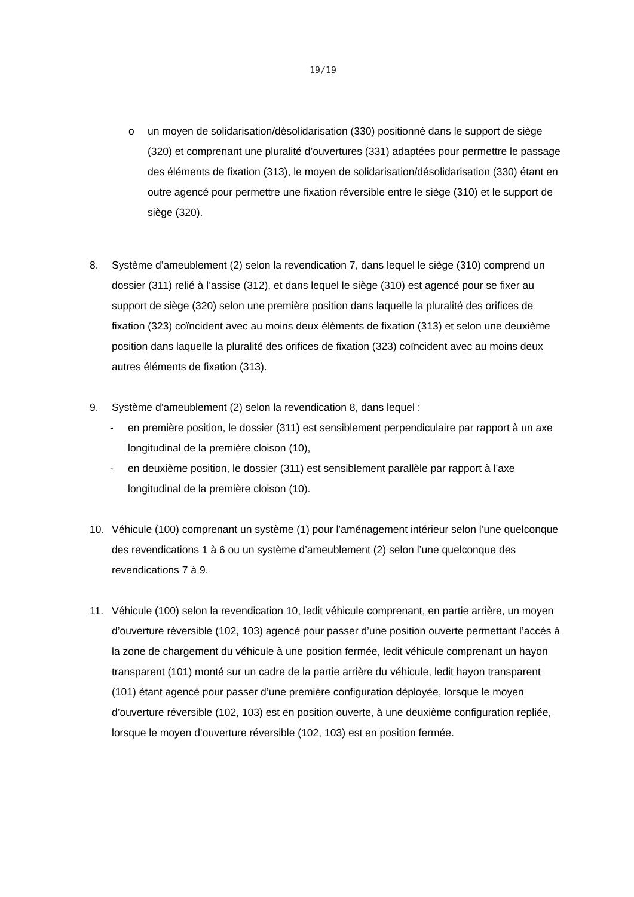19/19
o un moyen de solidarisation/désolidarisation (330) positionné dans le support de siège (320) et comprenant une pluralité d’ouvertures (331) adaptées pour permettre le passage des éléments de fixation (313), le moyen de solidarisation/désolidarisation (330) étant en outre agencé pour permettre une fixation réversible entre le siège (310) et le support de siège (320).
8. Système d’ameublement (2) selon la revendication 7, dans lequel le siège (310) comprend un dossier (311) relié à l’assise (312), et dans lequel le siège (310) est agencé pour se fixer au support de siège (320) selon une première position dans laquelle la pluralité des orifices de fixation (323) coïncident avec au moins deux éléments de fixation (313) et selon une deuxième position dans laquelle la pluralité des orifices de fixation (323) coïncident avec au moins deux autres éléments de fixation (313).
9. Système d’ameublement (2) selon la revendication 8, dans lequel :
- en première position, le dossier (311) est sensiblement perpendiculaire par rapport à un axe longitudinal de la première cloison (10),
- en deuxième position, le dossier (311) est sensiblement parallèle par rapport à l’axe longitudinal de la première cloison (10).
10. Véhicule (100) comprenant un système (1) pour l’aménagement intérieur selon l’une quelconque des revendications 1 à 6 ou un système d’ameublement (2) selon l’une quelconque des revendications 7 à 9.
11. Véhicule (100) selon la revendication 10, ledit véhicule comprenant, en partie arrière, un moyen d’ouverture réversible (102, 103) agencé pour passer d’une position ouverte permettant l’accès à la zone de chargement du véhicule à une position fermée, ledit véhicule comprenant un hayon transparent (101) monté sur un cadre de la partie arrière du véhicule, ledit hayon transparent (101) étant agencé pour passer d’une première configuration déployée, lorsque le moyen d’ouverture réversible (102, 103) est en position ouverte, à une deuxième configuration repliée, lorsque le moyen d’ouverture réversible (102, 103) est en position fermée.